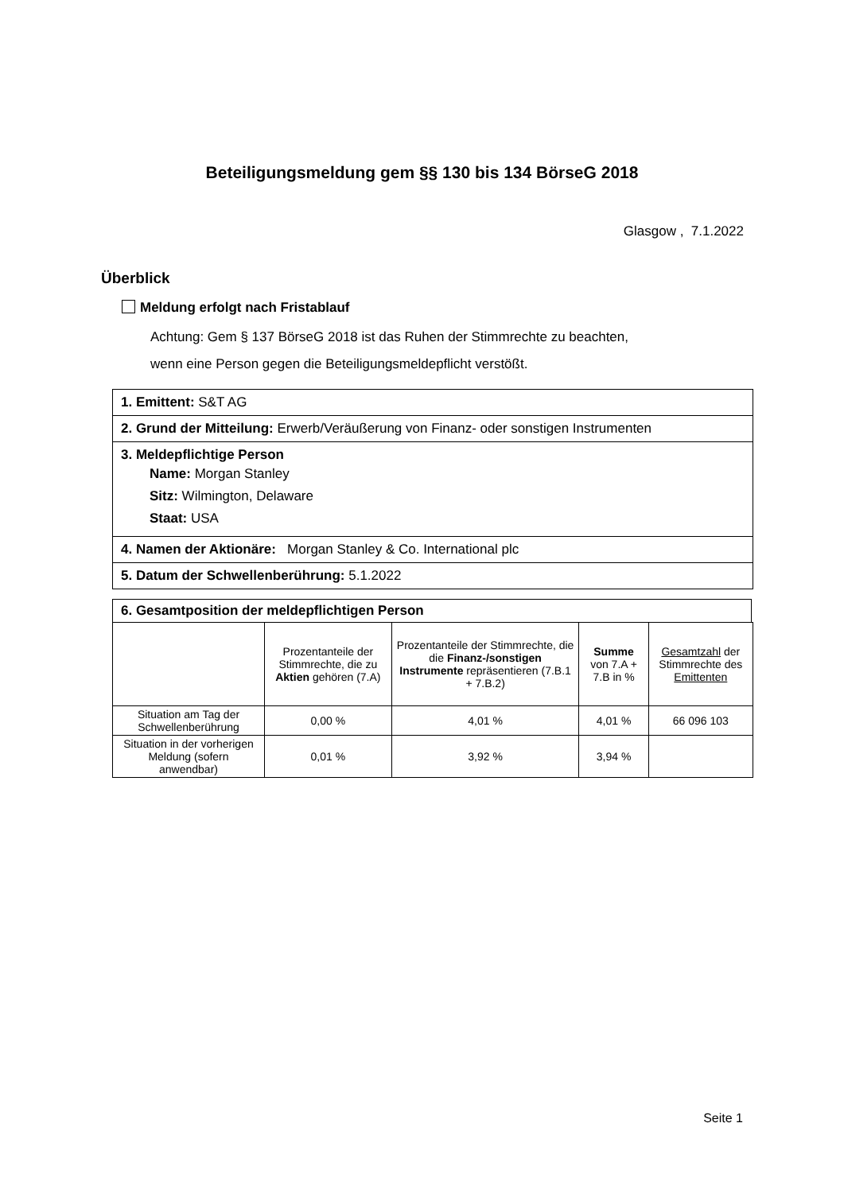Beteiligungsmeldung gem §§ 130 bis 134 BörseG 2018
Glasgow , 7.1.2022
Überblick
Meldung erfolgt nach Fristablauf
Achtung: Gem § 137 BörseG 2018 ist das Ruhen der Stimmrechte zu beachten,
wenn eine Person gegen die Beteiligungsmeldepflicht verstößt.
1. Emittent: S&T AG
2. Grund der Mitteilung: Erwerb/Veräußerung von Finanz- oder sonstigen Instrumenten
3. Meldepflichtige Person
Name: Morgan Stanley
Sitz: Wilmington, Delaware
Staat: USA
4. Namen der Aktionäre: Morgan Stanley & Co. International plc
5. Datum der Schwellenberührung: 5.1.2022
6. Gesamtposition der meldepflichtigen Person
| | Prozentanteile der Stimmrechte, die zu Aktien gehören (7.A) | Prozentanteile der Stimmrechte, die die Finanz-/sonstigen Instrumente repräsentieren (7.B.1 + 7.B.2) | Summe von 7.A + 7.B in % | Gesamtzahl der Stimmrechte des Emittenten |
| --- | --- | --- | --- | --- |
| Situation am Tag der Schwellenberührung | 0,00 % | 4,01 % | 4,01 % | 66 096 103 |
| Situation in der vorherigen Meldung (sofern anwendbar) | 0,01 % | 3,92 % | 3,94 % | |
Seite 1